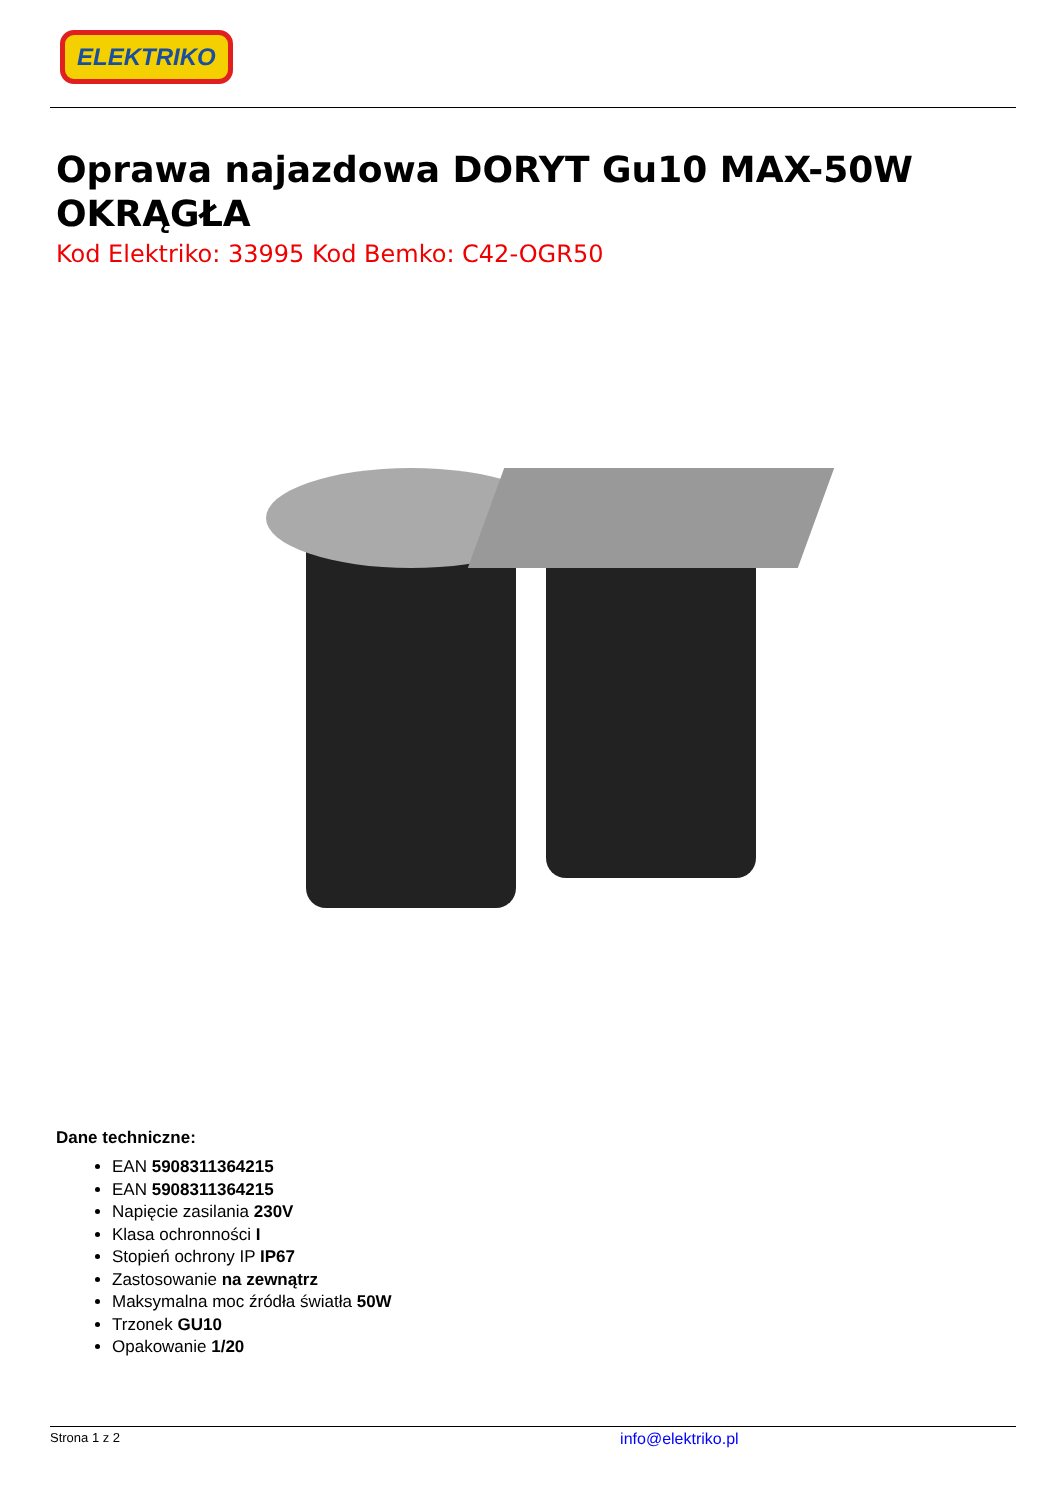ELEKTRIKO
Oprawa najazdowa DORYT Gu10 MAX-50W OKRĄGŁA
Kod Elektriko: 33995 Kod Bemko: C42-OGR50
Dane techniczne:
EAN 5908311364215
EAN 5908311364215
Napięcie zasilania 230V
Klasa ochronności I
Stopień ochrony IP IP67
Zastosowanie na zewnątrz
Maksymalna moc źródła światła 50W
Trzonek GU10
Opakowanie 1/20
Strona 1 z 2 info@elektriko.pl